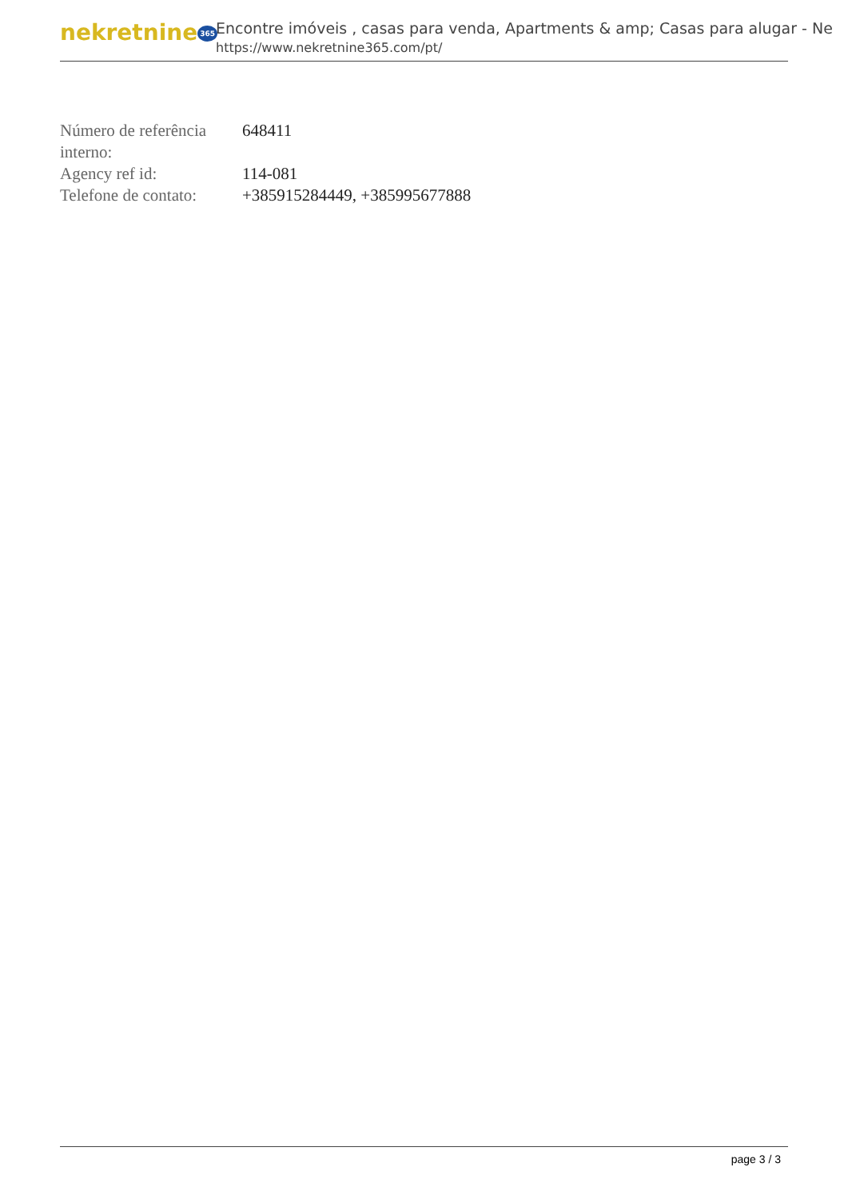nekretnine 365
Encontre imóveis , casas para venda, Apartments & amp; Casas para alugar - Ne
https://www.nekretnine365.com/pt/
| Número de referência interno: | 648411 |
| Agency ref id: | 114-081 |
| Telefone de contato: | +385915284449, +385995677888 |
page 3 / 3